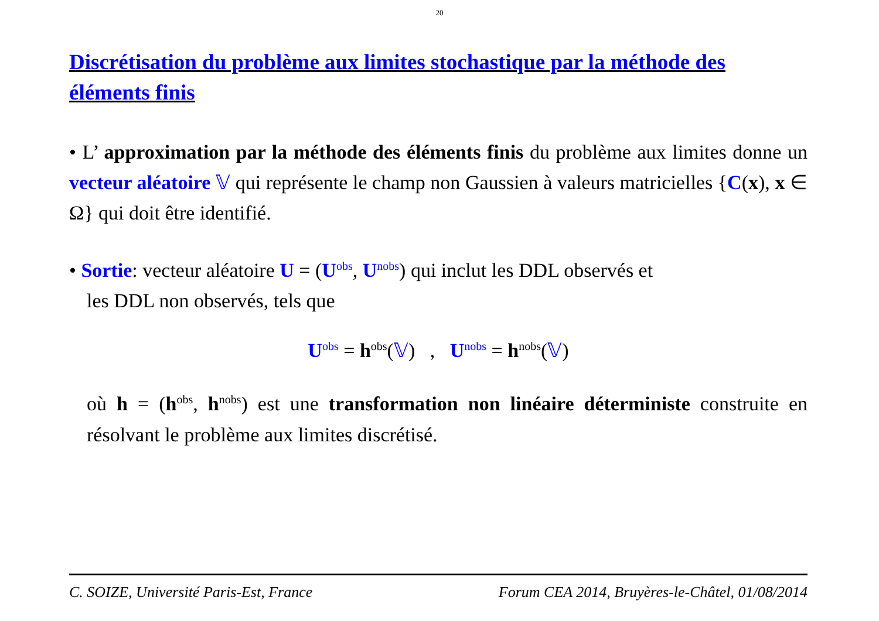20
Discrétisation du problème aux limites stochastique par la méthode des éléments finis
• L’ approximation par la méthode des éléments finis du problème aux limites donne un vecteur aléatoire 𝕍 qui représente le champ non Gaussien à valeurs matricielles {C(x), x ∈ Ω} qui doit être identifié.
• Sortie: vecteur aléatoire U = (U<sup>obs</sup>, U<sup>nobs</sup>) qui inclut les DDL observés et
les DDL non observés, tels que
U<sup>obs</sup> = h<sup>obs</sup>(𝕍) , U<sup>nobs</sup> = h<sup>nobs</sup>(𝕍)
où h = (h<sup>obs</sup>, h<sup>nobs</sup>) est une transformation non linéaire déterministe construite en résolvant le problème aux limites discrétisé.
C. SOIZE, Université Paris-Est, France Forum CEA 2014, Bruyères-le-Châtel, 01/08/2014